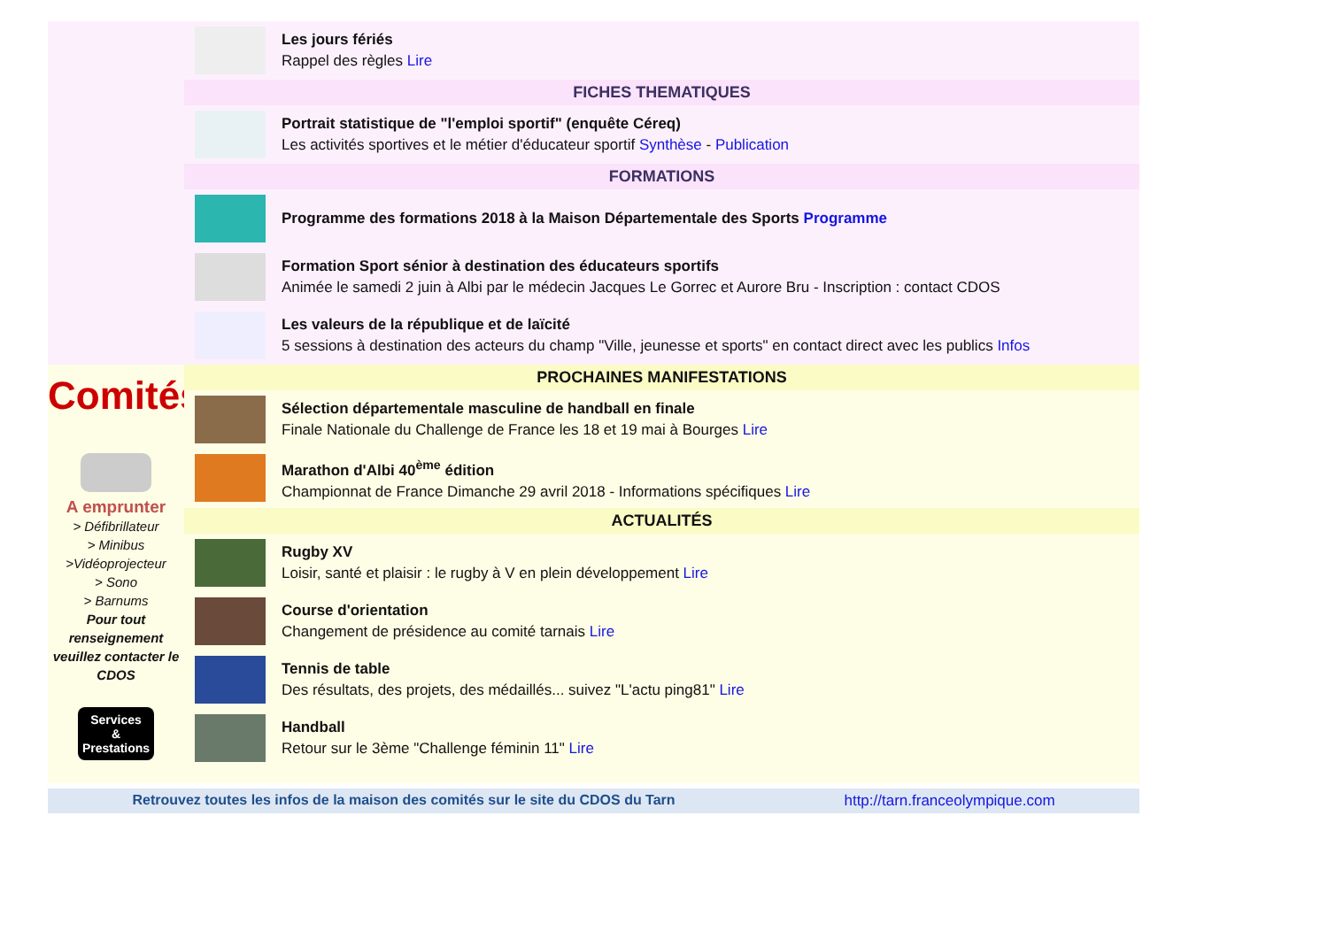Les jours fériés
Rappel des règles Lire
FICHES THEMATIQUES
Portrait statistique de "l'emploi sportif" (enquête Céreq)
Les activités sportives et le métier d'éducateur sportif Synthèse - Publication
FORMATIONS
Programme des formations 2018 à la Maison Départementale des Sports Programme
Formation Sport sénior à destination des éducateurs sportifs
Animée le samedi 2 juin à Albi par le médecin Jacques Le Gorrec et Aurore Bru - Inscription : contact CDOS
Les valeurs de la république et de laïcité
5 sessions à destination des acteurs du champ "Ville, jeunesse et sports" en contact direct avec les publics Infos
Comités
A emprunter
> Défibrillateur
> Minibus
>Vidéoprojecteur
> Sono
> Barnums
Pour tout renseignement veuillez contacter le CDOS
Services
&
Prestations
PROCHAINES MANIFESTATIONS
Sélection départementale masculine de handball en finale
Finale Nationale du Challenge de France les 18 et 19 mai à Bourges Lire
Marathon d'Albi 40<sup>ème</sup> édition
Championnat de France Dimanche 29 avril 2018 - Informations spécifiques Lire
ACTUALITÉS
Rugby XV
Loisir, santé et plaisir : le rugby à V en plein développement Lire
Course d'orientation
Changement de présidence au comité tarnais Lire
Tennis de table
Des résultats, des projets, des médaillés... suivez "L'actu ping81" Lire
Handball
Retour sur le 3ème "Challenge féminin 11" Lire
Retrouvez toutes les infos de la maison des comités sur le site du CDOS du Tarn http://tarn.franceolympique.com